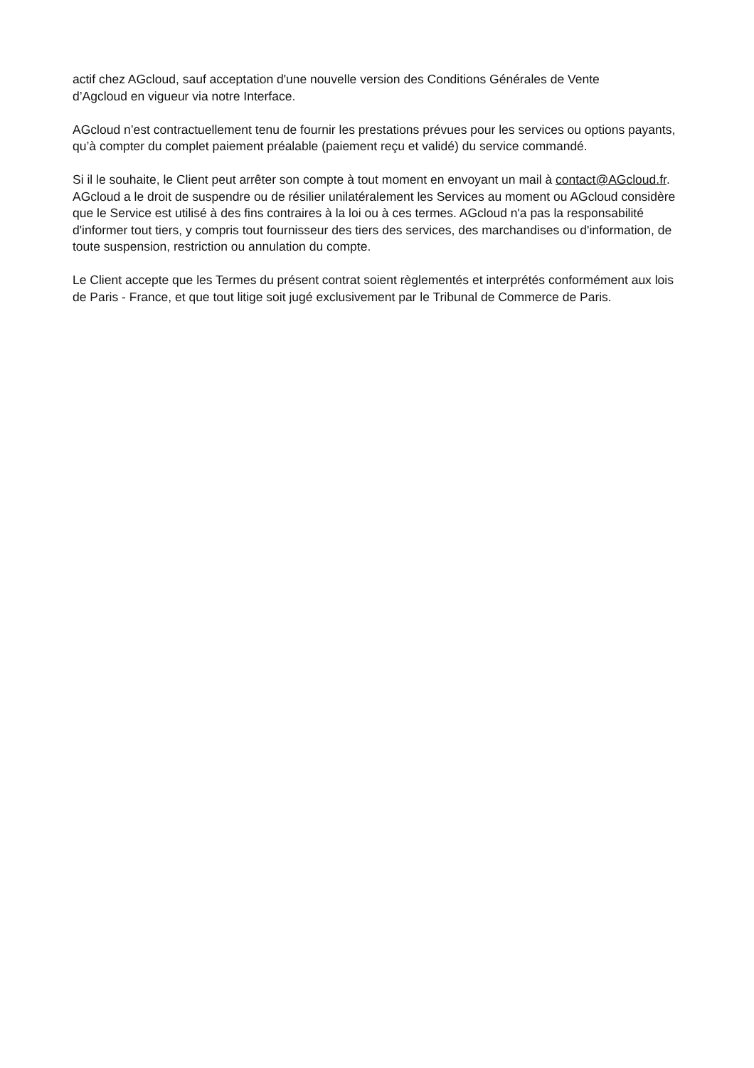actif chez AGcloud, sauf acceptation d'une nouvelle version des Conditions Générales de Vente
d’Agcloud en vigueur via notre Interface.
AGcloud n’est contractuellement tenu de fournir les prestations prévues pour les services ou options payants, qu’à compter du complet paiement préalable (paiement reçu et validé) du service commandé.
Si il le souhaite, le Client peut arrêter son compte à tout moment en envoyant un mail à contact@AGcloud.fr. AGcloud a le droit de suspendre ou de résilier unilatéralement les Services au moment ou AGcloud considère que le Service est utilisé à des fins contraires à la loi ou à ces termes. AGcloud n'a pas la responsabilité d'informer tout tiers, y compris tout fournisseur des tiers des services, des marchandises ou d'information, de toute suspension, restriction ou annulation du compte.
Le Client accepte que les Termes du présent contrat soient règlementés et interprétés conformément aux lois de Paris - France, et que tout litige soit jugé exclusivement par le Tribunal de Commerce de Paris.